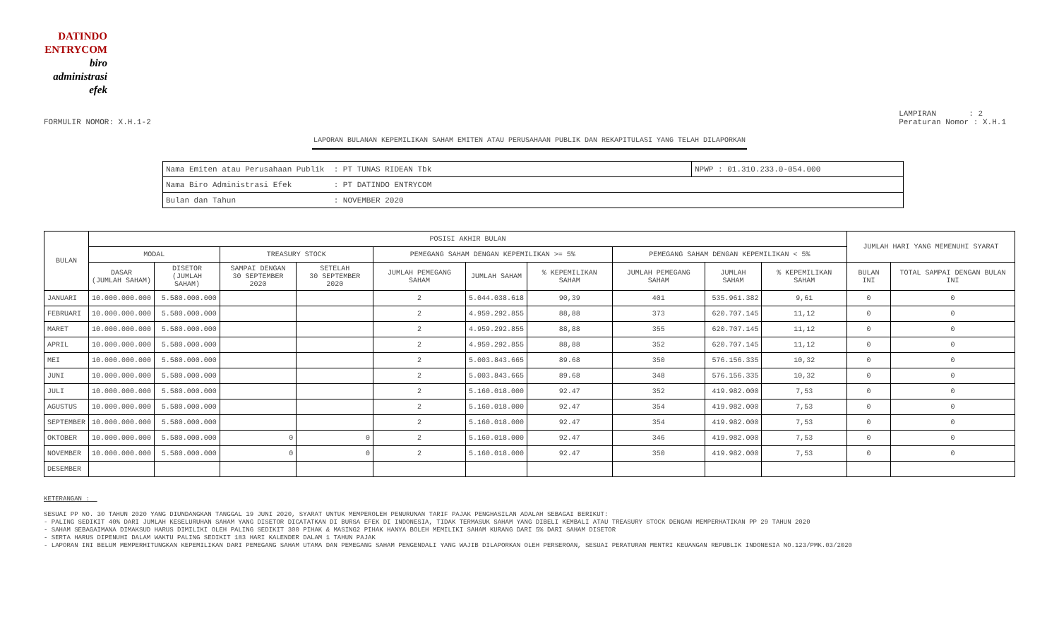DATINDO
ENTRYCOM
biro
administrasi
efek
FORMULIR NOMOR: X.H.1-2 LAMPIRAN : 2
Peraturan Nomor : X.H.1
LAPORAN BULANAN KEPEMILIKAN SAHAM EMITEN ATAU PERUSAHAAN PUBLIK DAN REKAPITULASI YANG TELAH DILAPORKAN
| Nama Emiten atau Perusahaan Publik : PT TUNAS RIDEAN Tbk | NPWP : 01.310.233.0-054.000 |
| Nama Biro Administrasi Efek : PT DATINDO ENTRYCOM | |
| Bulan dan Tahun : NOVEMBER 2020 | |
| BULAN | POSISI AKHIR BULAN | | | | | | | | | | JUMLAH HARI YANG MEMENUHI SYARAT | |
| --- | --- | --- | --- | --- | --- | --- | --- | --- | --- | --- | --- | --- |
| | MODAL | | TREASURY STOCK | | PEMEGANG SAHAM DENGAN KEPEMILIKAN >= 5% | | | PEMEGANG SAHAM DENGAN KEPEMILIKAN < 5% | | | | |
| | DASAR (JUMLAH SAHAM) | DISETOR (JUMLAH SAHAM) | SAMPAI DENGAN 30 SEPTEMBER 2020 | SETELAH 30 SEPTEMBER 2020 | JUMLAH PEMEGANG SAHAM | JUMLAH SAHAM | % KEPEMILIKAN SAHAM | JUMLAH PEMEGANG SAHAM | JUMLAH SAHAM | % KEPEMILIKAN SAHAM | BULAN INI | TOTAL SAMPAI DENGAN BULAN INI |
| JANUARI | 10.000.000.000 | 5.580.000.000 | | | 2 | 5.044.038.618 | 90,39 | 401 | 535.961.382 | 9,61 | 0 | 0 |
| FEBRUARI | 10.000.000.000 | 5.580.000.000 | | | 2 | 4.959.292.855 | 88,88 | 373 | 620.707.145 | 11,12 | 0 | 0 |
| MARET | 10.000.000.000 | 5.580.000.000 | | | 2 | 4.959.292.855 | 88,88 | 355 | 620.707.145 | 11,12 | 0 | 0 |
| APRIL | 10.000.000.000 | 5.580.000.000 | | | 2 | 4.959.292.855 | 88,88 | 352 | 620.707.145 | 11,12 | 0 | 0 |
| MEI | 10.000.000.000 | 5.580.000.000 | | | 2 | 5.003.843.665 | 89.68 | 350 | 576.156.335 | 10,32 | 0 | 0 |
| JUNI | 10.000.000.000 | 5.580.000.000 | | | 2 | 5.003.843.665 | 89.68 | 348 | 576.156.335 | 10,32 | 0 | 0 |
| JULI | 10.000.000.000 | 5.580.000.000 | | | 2 | 5.160.018.000 | 92.47 | 352 | 419.982.000 | 7,53 | 0 | 0 |
| AGUSTUS | 10.000.000.000 | 5.580.000.000 | | | 2 | 5.160.018.000 | 92.47 | 354 | 419.982.000 | 7,53 | 0 | 0 |
| SEPTEMBER | 10.000.000.000 | 5.580.000.000 | | | 2 | 5.160.018.000 | 92.47 | 354 | 419.982.000 | 7,53 | 0 | 0 |
| OKTOBER | 10.000.000.000 | 5.580.000.000 | 0 | 0 | 2 | 5.160.018.000 | 92.47 | 346 | 419.982.000 | 7,53 | 0 | 0 |
| NOVEMBER | 10.000.000.000 | 5.580.000.000 | 0 | 0 | 2 | 5.160.018.000 | 92.47 | 350 | 419.982.000 | 7,53 | 0 | 0 |
| DESEMBER | | | | | | | | | | | | |
KETERANGAN :
SESUAI PP NO. 30 TAHUN 2020 YANG DIUNDANGKAN TANGGAL 19 JUNI 2020, SYARAT UNTUK MEMPEROLEH PENURUNAN TARIF PAJAK PENGHASILAN ADALAH SEBAGAI BERIKUT:
- PALING SEDIKIT 40% DARI JUMLAH KESELURUHAN SAHAM YANG DISETOR DICATATKAN DI BURSA EFEK DI INDONESIA, TIDAK TERMASUK SAHAM YANG DIBELI KEMBALI ATAU TREASURY STOCK DENGAN MEMPERHATIKAN PP 29 TAHUN 2020
- SAHAM SEBAGAIMANA DIMAKSUD HARUS DIMILIKI OLEH PALING SEDIKIT 300 PIHAK & MASING2 PIHAK HANYA BOLEH MEMILIKI SAHAM KURANG DARI 5% DARI SAHAM DISETOR
- SERTA HARUS DIPENUHI DALAM WAKTU PALING SEDIKIT 183 HARI KALENDER DALAM 1 TAHUN PAJAK
- LAPORAN INI BELUM MEMPERHITUNGKAN KEPEMILIKAN DARI PEMEGANG SAHAM UTAMA DAN PEMEGANG SAHAM PENGENDALI YANG WAJIB DILAPORKAN OLEH PERSEROAN, SESUAI PERATURAN MENTRI KEUANGAN REPUBLIK INDONESIA NO.123/PMK.03/2020